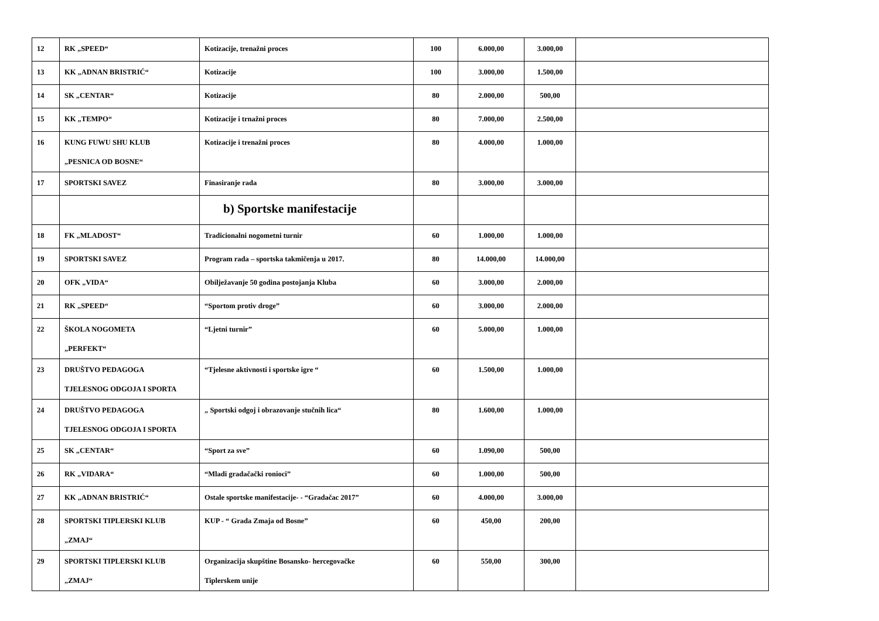| 12 | RK „SPEED“ | Kotizacije, trenažni proces | 100 | 6.000,00 | 3.000,00 | |
| 13 | KK „ADNAN BRISTRIĆ“ | Kotizacije | 100 | 3.000,00 | 1.500,00 | |
| 14 | SK „CENTAR“ | Kotizacije | 80 | 2.000,00 | 500,00 | |
| 15 | KK „TEMPO“ | Kotizacije i trnažni proces | 80 | 7.000,00 | 2.500,00 | |
| 16 | KUNG FUWU SHU KLUB „PESNICA OD BOSNE“ | Kotizacije i trenažni proces | 80 | 4.000,00 | 1.000,00 | |
| 17 | SPORTSKI SAVEZ | Finasiranje rada | 80 | 3.000,00 | 3.000,00 | |
| | | b) Sportske manifestacije | | | | |
| 18 | FK „MLADOST“ | Tradicionalni nogometni turnir | 60 | 1.000,00 | 1.000,00 | |
| 19 | SPORTSKI SAVEZ | Program rada – sportska takmičenja u 2017. | 80 | 14.000,00 | 14.000,00 | |
| 20 | OFK „VIDA“ | Obilježavanje 50 godina postojanja Kluba | 60 | 3.000,00 | 2.000,00 | |
| 21 | RK „SPEED“ | “Sportom protiv droge” | 60 | 3.000,00 | 2.000,00 | |
| 22 | ŠKOLA NOGOMETA „PERFEKT“ | “Ljetni turnir” | 60 | 5.000,00 | 1.000,00 | |
| 23 | DRUŠTVO PEDAGOGA TJELESNOG ODGOJA I SPORTA | “Tjelesne aktivnosti i sportske igre “ | 60 | 1.500,00 | 1.000,00 | |
| 24 | DRUŠTVO PEDAGOGA TJELESNOG ODGOJA I SPORTA | „ Sportski odgoj i obrazovanje stučnih lica“ | 80 | 1.600,00 | 1.000,00 | |
| 25 | SK „CENTAR“ | “Sport za sve” | 60 | 1.090,00 | 500,00 | |
| 26 | RK „VIDARA“ | “Mladi gradačački ronioci” | 60 | 1.000,00 | 500,00 | |
| 27 | KK „ADNAN BRISTRIĆ“ | Ostale sportske manifestacije- - “Gradačac 2017” | 60 | 4.000,00 | 3.000,00 | |
| 28 | SPORTSKI TIPLERSKI KLUB „ZMAJ“ | KUP - “ Grada Zmaja od Bosne” | 60 | 450,00 | 200,00 | |
| 29 | SPORTSKI TIPLERSKI KLUB „ZMAJ“ | Organizacija skupštine Bosansko- hercegovačke Tiplerskem unije | 60 | 550,00 | 300,00 | |